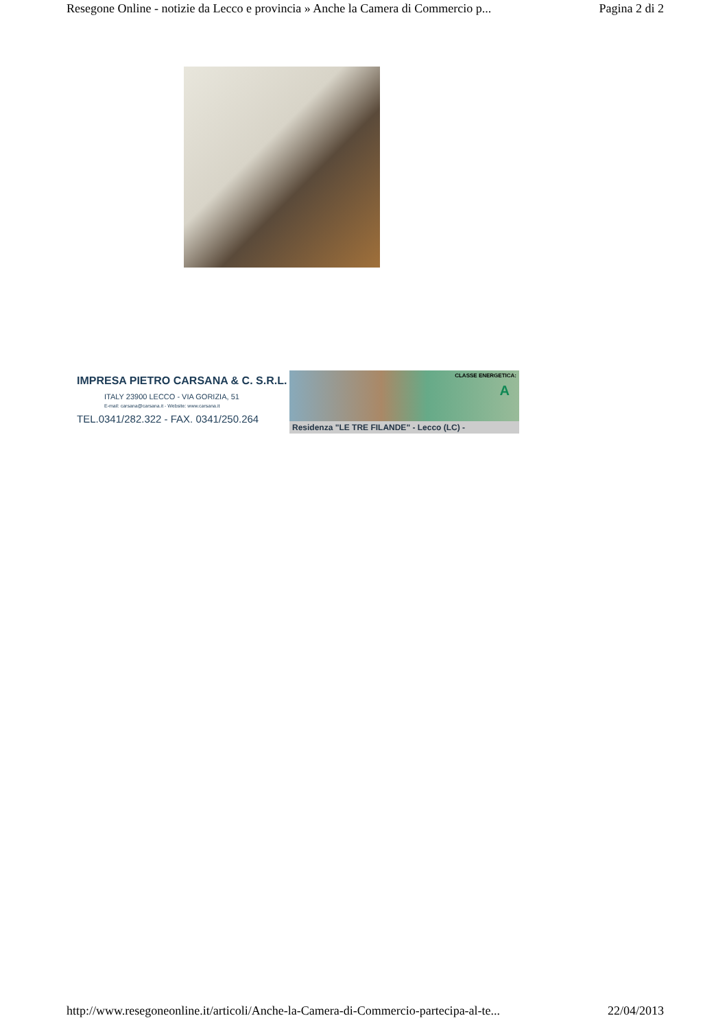Resegone Online - notizie da Lecco e provincia » Anche la Camera di Commercio p... Pagina 2 di 2
IMPRESA PIETRO CARSANA & C. S.R.L.
ITALY 23900 LECCO - VIA GORIZIA, 51
E-mail: carsana@carsana.it - Website: www.carsana.it
TEL.0341/282.322 - FAX. 0341/250.264
CLASSE ENERGETICA:
A
Residenza "LE TRE FILANDE" - Lecco (LC) -
http://www.resegoneonline.it/articoli/Anche-la-Camera-di-Commercio-partecipa-al-te... 22/04/2013